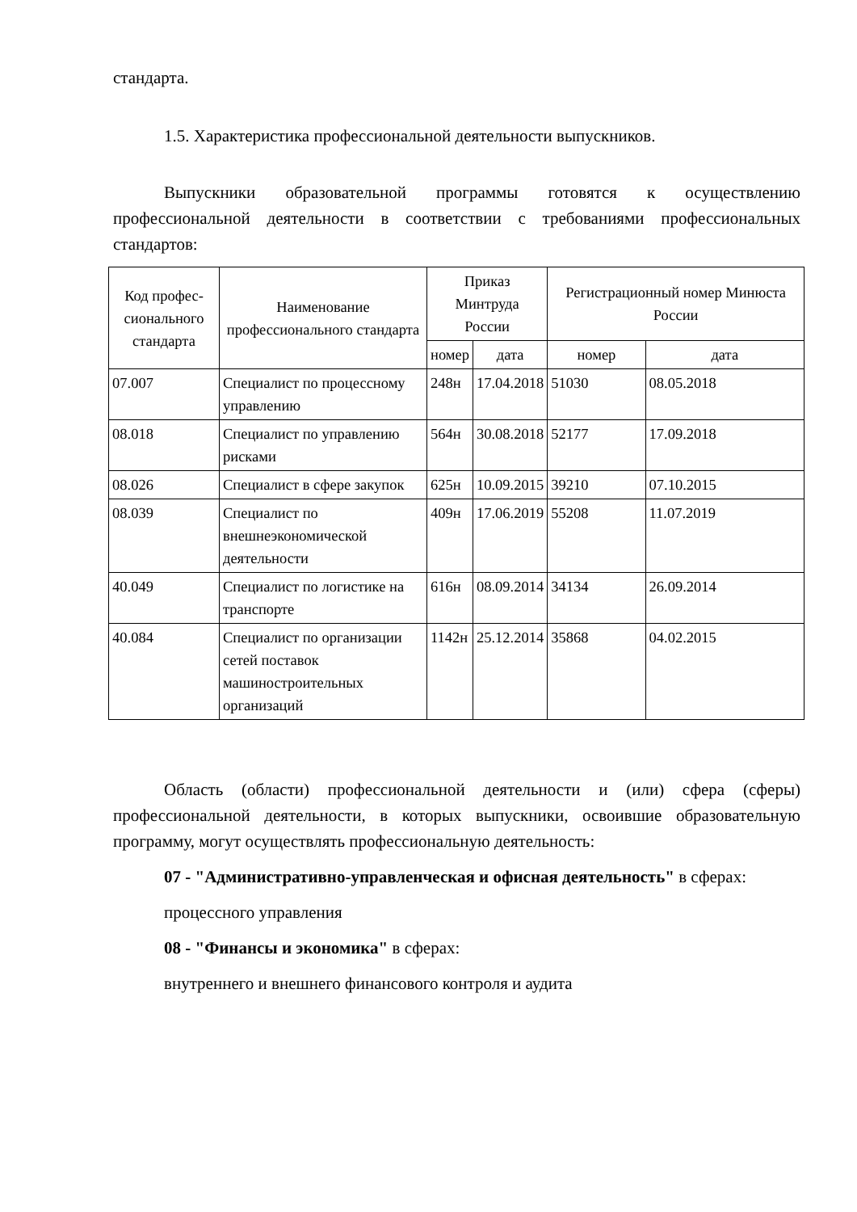стандарта.
1.5. Характеристика профессиональной деятельности выпускников.
Выпускники образовательной программы готовятся к осуществлению профессиональной деятельности в соответствии с требованиями профессиональных стандартов:
| Код профес-сионального стандарта | Наименование профессионального стандарта | Приказ Минтруда России | | Регистрационный номер Минюста России | |
| --- | --- | --- | --- | --- | --- |
| | | номер | дата | номер | дата |
| 07.007 | Специалист по процессному управлению | 248н | 17.04.2018 | 51030 | 08.05.2018 |
| 08.018 | Специалист по управлению рисками | 564н | 30.08.2018 | 52177 | 17.09.2018 |
| 08.026 | Специалист в сфере закупок | 625н | 10.09.2015 | 39210 | 07.10.2015 |
| 08.039 | Специалист по внешнеэкономической деятельности | 409н | 17.06.2019 | 55208 | 11.07.2019 |
| 40.049 | Специалист по логистике на транспорте | 616н | 08.09.2014 | 34134 | 26.09.2014 |
| 40.084 | Специалист по организации сетей поставок машиностроительных организаций | 1142н | 25.12.2014 | 35868 | 04.02.2015 |
Область (области) профессиональной деятельности и (или) сфера (сферы) профессиональной деятельности, в которых выпускники, освоившие образовательную программу, могут осуществлять профессиональную деятельность:
07 - "Административно-управленческая и офисная деятельность" в сферах:
процессного управления
08 - "Финансы и экономика" в сферах:
внутреннего и внешнего финансового контроля и аудита